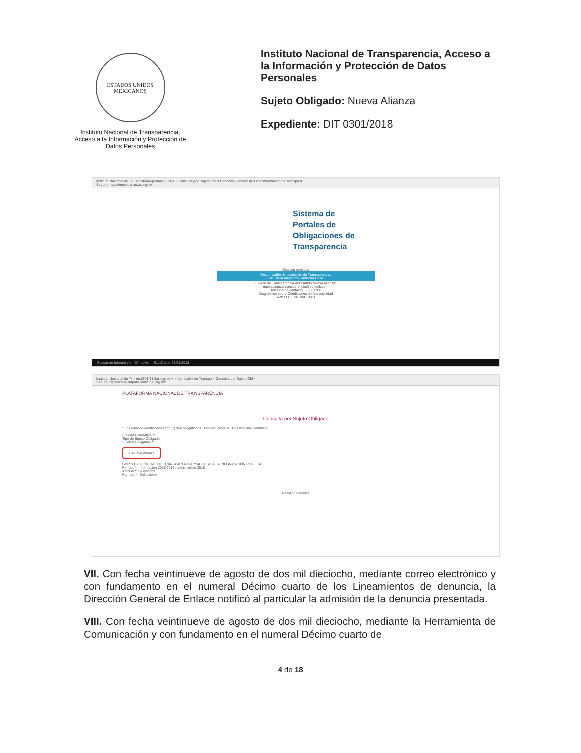ESTADOS UNIDOS MEXICANOS
Instituto Nacional de Transparencia,
Acceso a la Información y Protección de
Datos Personales
Instituto Nacional de Transparencia, Acceso a la Información y Protección de Datos Personales
Sujeto Obligado: Nueva Alianza
Expediente: DIT 0301/2018
Instituto Nacional de Tr... × sistema-portales - PNT × Consulta por Sujeto Obl × Dirección General de En × Información de Transpa ×
Seguro https://nueva-alianza.org.mx
Sistema de
Portales de
Obligaciones de
Transparencia
Realizar consulta
Responsable de la sección de Transparencia:
Lic. Silvia Alejandra Carmona Colín
Enlace de Transparencia del Partido Nueva Alianza:
nuevaalianza-transparencia@outlook.com
Teléfono de contacto: 5522 7300
Diagnóstico sobre Condiciones de Accesibilidad
AVISO DE PRIVACIDAD
Buscar en Internet y en Windows — 01:42 p.m. 27/08/2018
Instituto Nacional de Tr × mx5501f31.ifai.org.mx × Información de Transpa × Consulta por Sujeto Obl ×
Seguro https://consultapublicamx.inai.org.mx
PLATAFORMA NACIONAL DE TRANSPARENCIA
Consulta por Sujeto Obligado
* Los campos identificados con (*) son obligatorios Limpiar Pantalla Realizar una Denuncia
Entidad Federativa *:
Tipo de Sujeto Obligado:
Sujetos Obligados *:
1. Nueva Alianza
Ley *: LEY GENERAL DE TRANSPARENCIA Y ACCESO A LA INFORMACIÓN PUBLICA
Periodo *: Informacion 2015 2017 / Informacion 2018
Articulo *: Seleccione...
Formato *: Seleccione...
Realizar Consulta
VII. Con fecha veintinueve de agosto de dos mil dieciocho, mediante correo electrónico y con fundamento en el numeral Décimo cuarto de los Lineamientos de denuncia, la Dirección General de Enlace notificó al particular la admisión de la denuncia presentada.
VIII. Con fecha veintinueve de agosto de dos mil dieciocho, mediante la Herramienta de Comunicación y con fundamento en el numeral Décimo cuarto de
4 de 18